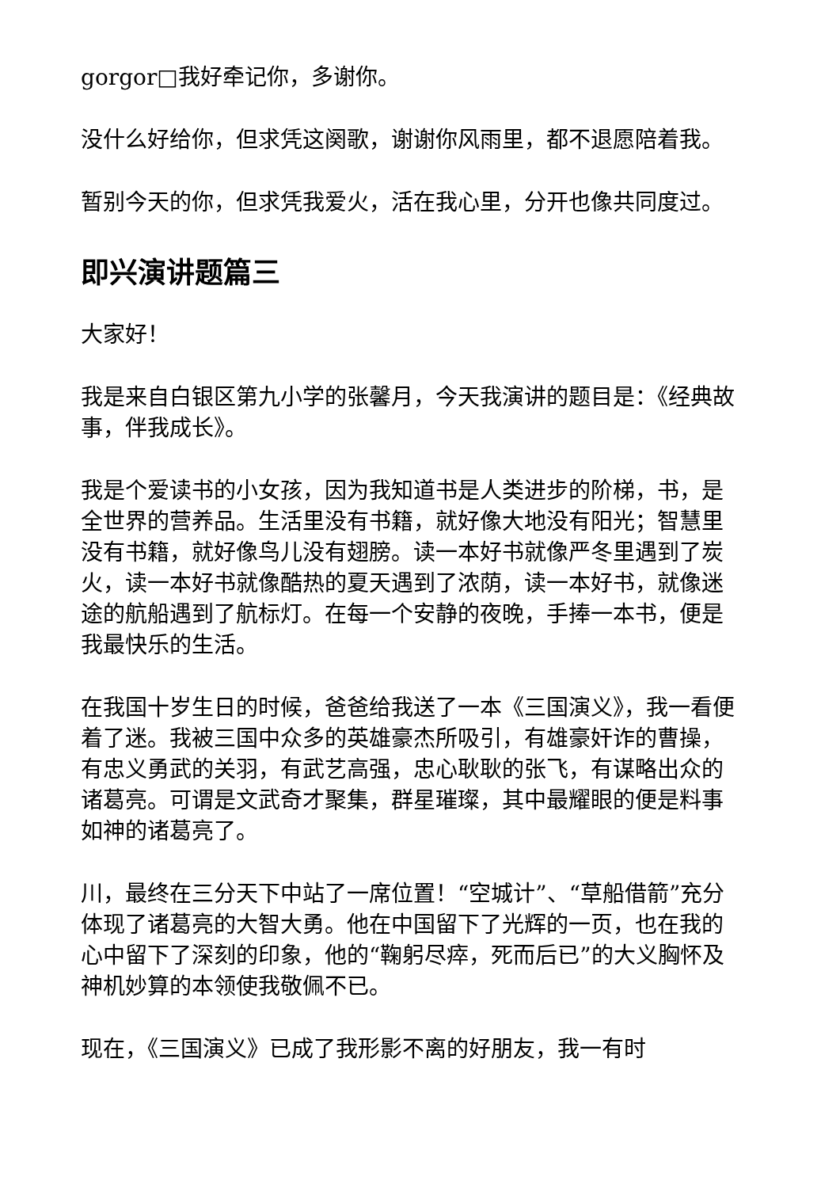gorgor□我好牵记你，多谢你。
没什么好给你，但求凭这阕歌，谢谢你风雨里，都不退愿陪着我。
暂别今天的你，但求凭我爱火，活在我心里，分开也像共同度过。
即兴演讲题篇三
大家好！
我是来自白银区第九小学的张馨月，今天我演讲的题目是：《经典故事，伴我成长》。
我是个爱读书的小女孩，因为我知道书是人类进步的阶梯，书，是全世界的营养品。生活里没有书籍，就好像大地没有阳光；智慧里没有书籍，就好像鸟儿没有翅膀。读一本好书就像严冬里遇到了炭火，读一本好书就像酷热的夏天遇到了浓荫，读一本好书，就像迷途的航船遇到了航标灯。在每一个安静的夜晚，手捧一本书，便是我最快乐的生活。
在我国十岁生日的时候，爸爸给我送了一本《三国演义》，我一看便着了迷。我被三国中众多的英雄豪杰所吸引，有雄豪奸诈的曹操，有忠义勇武的关羽，有武艺高强，忠心耿耿的张飞，有谋略出众的诸葛亮。可谓是文武奇才聚集，群星璀璨，其中最耀眼的便是料事如神的诸葛亮了。
川，最终在三分天下中站了一席位置！“空城计”、“草船借箭”充分体现了诸葛亮的大智大勇。他在中国留下了光辉的一页，也在我的心中留下了深刻的印象，他的“鞠躬尽瘁，死而后已”的大义胸怀及神机妙算的本领使我敬佩不已。
现在，《三国演义》已成了我形影不离的好朋友，我一有时